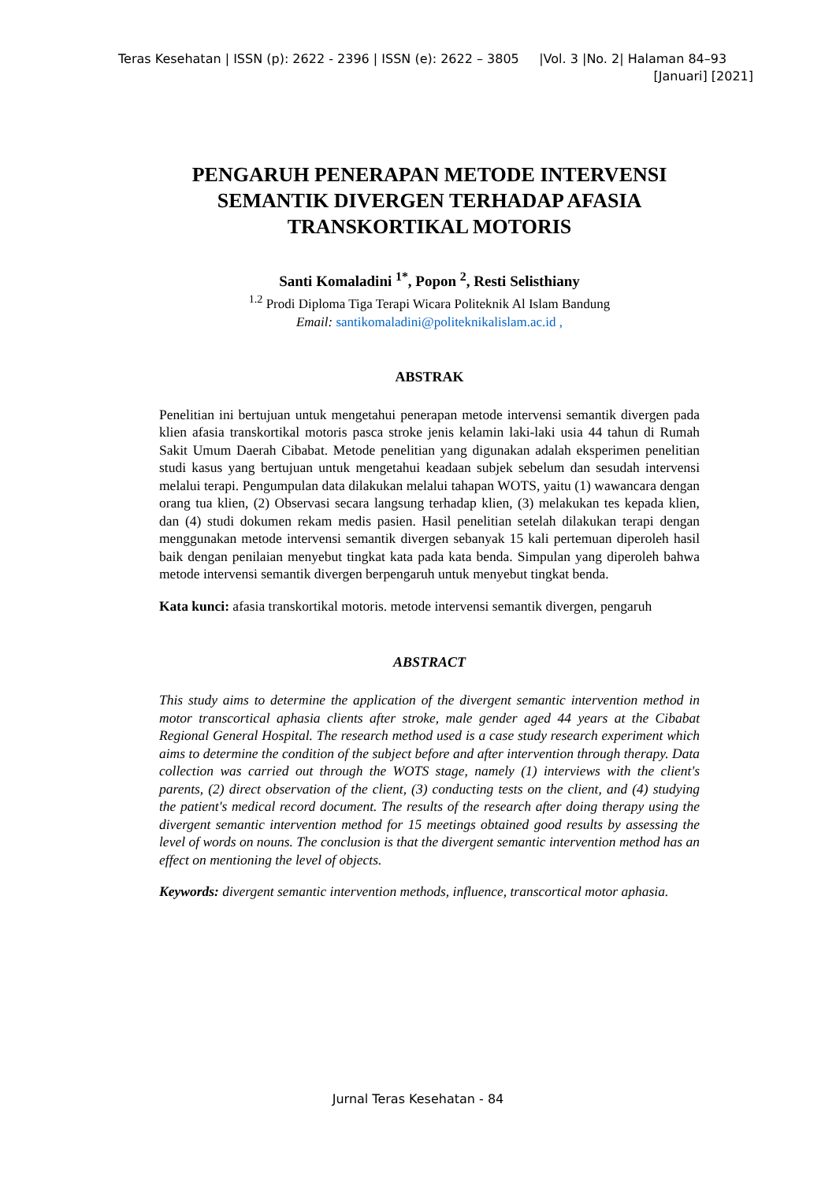Teras Kesehatan | ISSN (p): 2622 - 2396 | ISSN (e): 2622 – 3805 |Vol. 3 |No. 2| Halaman 84–93
[Januari] [2021]
PENGARUH PENERAPAN METODE INTERVENSI SEMANTIK DIVERGEN TERHADAP AFASIA TRANSKORTIKAL MOTORIS
Santi Komaladini <sup>1*</sup>, Popon <sup>2</sup>, Resti Selisthiany
<sup>1.2</sup> Prodi Diploma Tiga Terapi Wicara Politeknik Al Islam Bandung
Email: santikomaladini@politeknikalislam.ac.id ,
ABSTRAK
Penelitian ini bertujuan untuk mengetahui penerapan metode intervensi semantik divergen pada klien afasia transkortikal motoris pasca stroke jenis kelamin laki-laki usia 44 tahun di Rumah Sakit Umum Daerah Cibabat. Metode penelitian yang digunakan adalah eksperimen penelitian studi kasus yang bertujuan untuk mengetahui keadaan subjek sebelum dan sesudah intervensi melalui terapi. Pengumpulan data dilakukan melalui tahapan WOTS, yaitu (1) wawancara dengan orang tua klien, (2) Observasi secara langsung terhadap klien, (3) melakukan tes kepada klien, dan (4) studi dokumen rekam medis pasien. Hasil penelitian setelah dilakukan terapi dengan menggunakan metode intervensi semantik divergen sebanyak 15 kali pertemuan diperoleh hasil baik dengan penilaian menyebut tingkat kata pada kata benda. Simpulan yang diperoleh bahwa metode intervensi semantik divergen berpengaruh untuk menyebut tingkat benda.
Kata kunci: afasia transkortikal motoris. metode intervensi semantik divergen, pengaruh
ABSTRACT
This study aims to determine the application of the divergent semantic intervention method in motor transcortical aphasia clients after stroke, male gender aged 44 years at the Cibabat Regional General Hospital. The research method used is a case study research experiment which aims to determine the condition of the subject before and after intervention through therapy. Data collection was carried out through the WOTS stage, namely (1) interviews with the client's parents, (2) direct observation of the client, (3) conducting tests on the client, and (4) studying the patient's medical record document. The results of the research after doing therapy using the divergent semantic intervention method for 15 meetings obtained good results by assessing the level of words on nouns. The conclusion is that the divergent semantic intervention method has an effect on mentioning the level of objects.
Keywords: divergent semantic intervention methods, influence, transcortical motor aphasia.
Jurnal Teras Kesehatan - 84